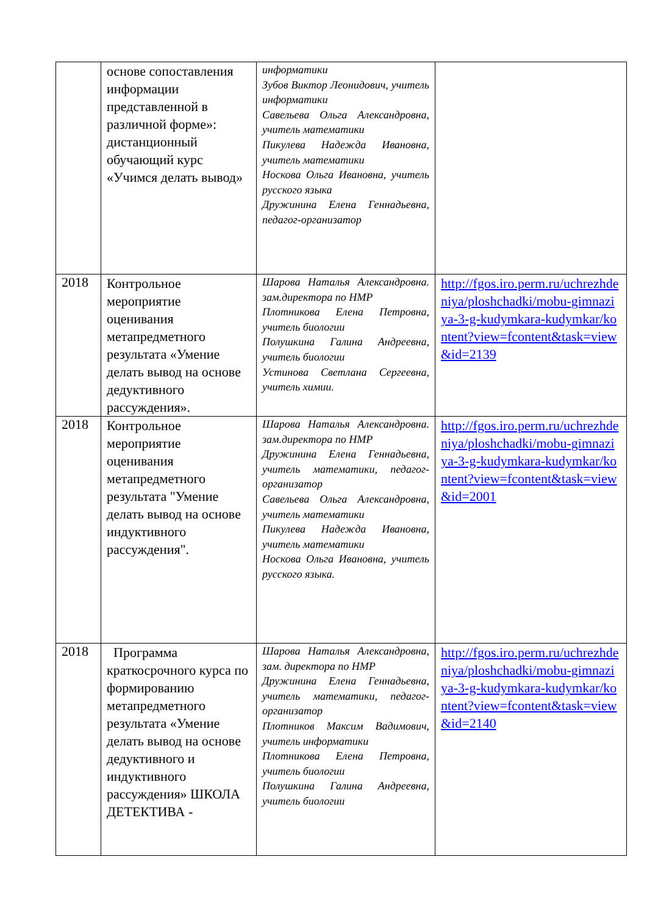| | основе сопоставления информации представленной в различной форме»: дистанционный обучающий курс «Учимся делать вывод» | информатики Зубов Виктор Леонидович, учитель информатики Савельева Ольга Александровна, учитель математики Пикулева Надежда Ивановна, учитель математики Носкова Ольга Ивановна, учитель русского языка Дружинина Елена Геннадьевна, педагог-организатор | |
| 2018 | Контрольное мероприятие оценивания метапредметного результата «Умение делать вывод на основе дедуктивного рассуждения». | Шарова Наталья Александровна. зам.директора по НМР Плотникова Елена Петровна, учитель биологии Полушкина Галина Андреевна, учитель биологии Устинова Светлана Сергеевна, учитель химии. | http://fgos.iro.perm.ru/uchrezhdeniya/ploshchadki/mobu-gimnaziya-3-g-kudymkara-kudymkar/kontent?view=fcontent&task=view&id=2139 |
| 2018 | Контрольное мероприятие оценивания метапредметного результата "Умение делать вывод на основе индуктивного рассуждения". | Шарова Наталья Александровна. зам.директора по НМР Дружинина Елена Геннадьевна, учитель математики, педагог-организатор Савельева Ольга Александровна, учитель математики Пикулева Надежда Ивановна, учитель математики Носкова Ольга Ивановна, учитель русского языка. | http://fgos.iro.perm.ru/uchrezhdeniya/ploshchadki/mobu-gimnaziya-3-g-kudymkara-kudymkar/kontent?view=fcontent&task=view&id=2001 |
| 2018 | Программа краткосрочного курса по формированию метапредметного результата «Умение делать вывод на основе дедуктивного и индуктивного рассуждения» ШКОЛА ДЕТЕКТИВА - | Шарова Наталья Александровна, зам. директора по НМР Дружинина Елена Геннадьевна, учитель математики, педагог-организатор Плотников Максим Вадимович, учитель информатики Плотникова Елена Петровна, учитель биологии Полушкина Галина Андреевна, учитель биологии | http://fgos.iro.perm.ru/uchrezhdeniya/ploshchadki/mobu-gimnaziya-3-g-kudymkara-kudymkar/kontent?view=fcontent&task=view&id=2140 |